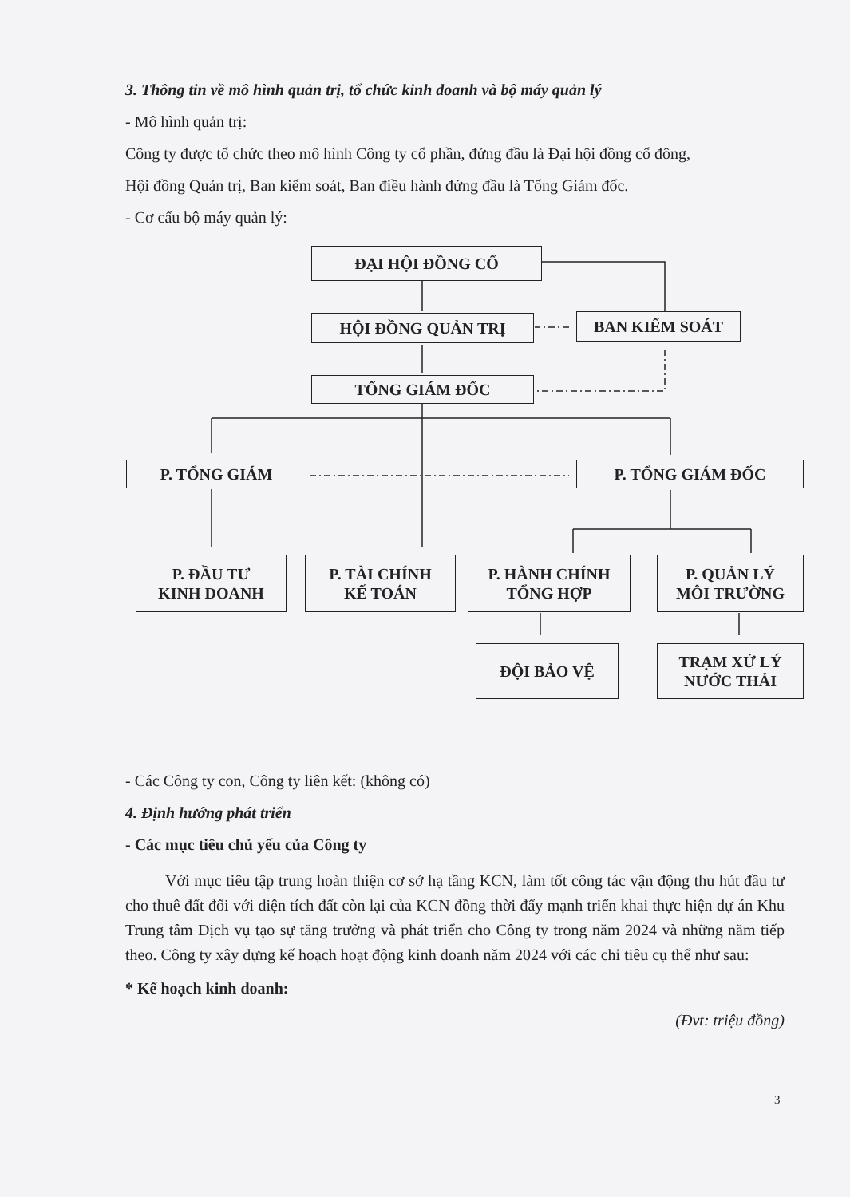3. Thông tin về mô hình quản trị, tổ chức kinh doanh và bộ máy quản lý
- Mô hình quản trị:
Công ty được tổ chức theo mô hình Công ty cổ phần, đứng đầu là Đại hội đồng cổ đông,
Hội đồng Quản trị, Ban kiểm soát, Ban điều hành đứng đầu là Tổng Giám đốc.
- Cơ cấu bộ máy quản lý:
ĐẠI HỘI ĐỒNG CỔ
HỘI ĐỒNG QUẢN TRỊ BAN KIỂM SOÁT
TỔNG GIÁM ĐỐC
P. TỔNG GIÁM P. TỔNG GIÁM ĐỐC
P. ĐẦU TƯ
KINH DOANH
P. TÀI CHÍNH
KẾ TOÁN
P. HÀNH CHÍNH
TỔNG HỢP
P. QUẢN LÝ
MÔI TRƯỜNG
ĐỘI BẢO VỆ
TRẠM XỬ LÝ
NƯỚC THẢI
- Các Công ty con, Công ty liên kết: (không có)
4. Định hướng phát triển
- Các mục tiêu chủ yếu của Công ty
Với mục tiêu tập trung hoàn thiện cơ sở hạ tầng KCN, làm tốt công tác vận động thu hút đầu tư cho thuê đất đối với diện tích đất còn lại của KCN đồng thời đẩy mạnh triển khai thực hiện dự án Khu Trung tâm Dịch vụ tạo sự tăng trưởng và phát triển cho Công ty trong năm 2024 và những năm tiếp theo. Công ty xây dựng kế hoạch hoạt động kinh doanh năm 2024 với các chỉ tiêu cụ thể như sau:
* Kế hoạch kinh doanh:
(Đvt: triệu đồng)
3